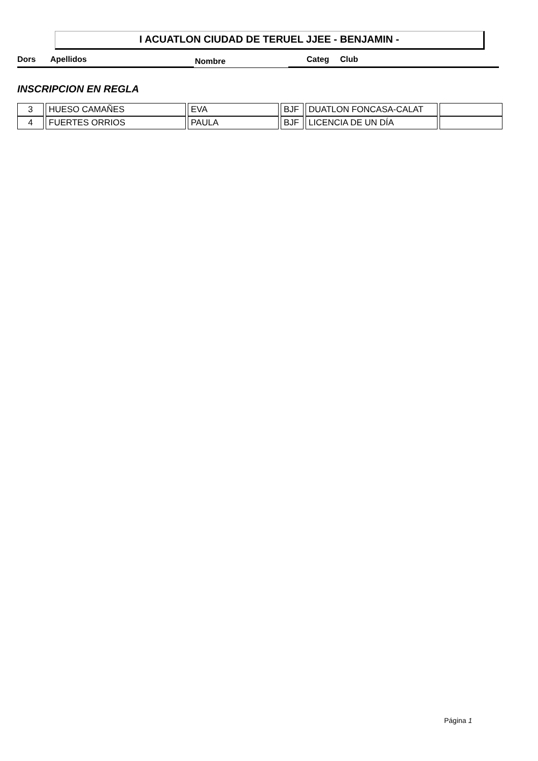I ACUATLON CIUDAD DE TERUEL JJEE - BENJAMIN -
Dors Apellidos Nombre Categ Club
INSCRIPCION EN REGLA
| 3 | HUESO CAMAÑES | EVA | BJF | DUATLON FONCASA-CALAT | |
| 4 | FUERTES ORRIOS | PAULA | BJF | LICENCIA DE UN DÍA | |
Página 1